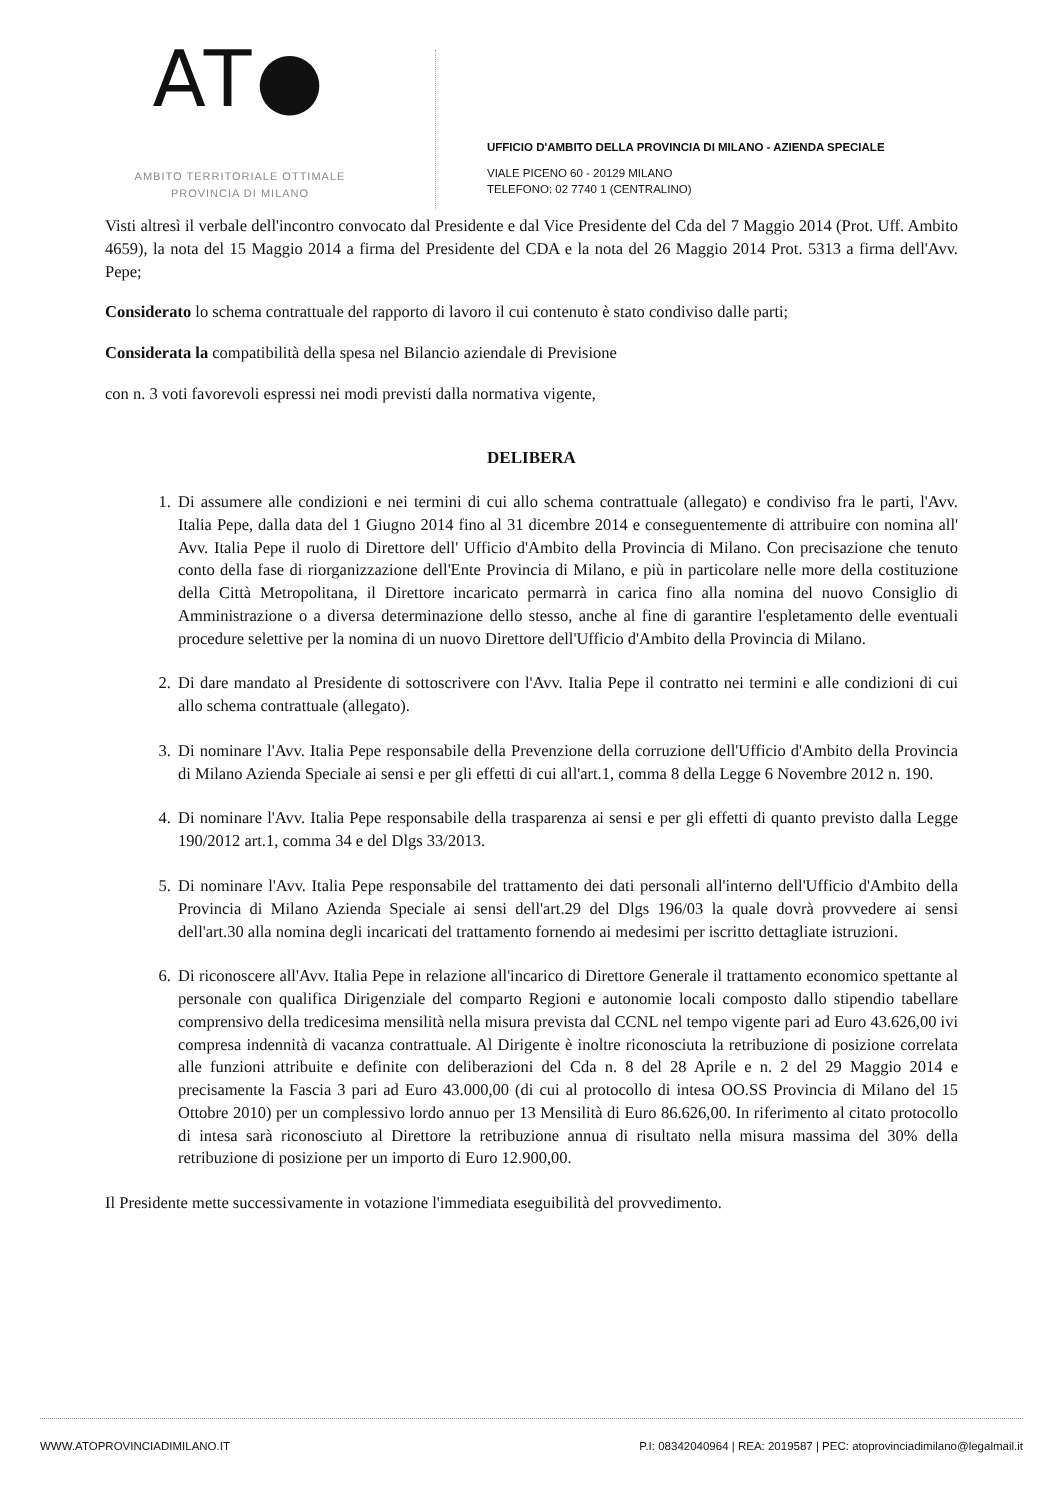AT●
AMBITO TERRITORIALE OTTIMALE
PROVINCIA DI MILANO
UFFICIO D'AMBITO DELLA PROVINCIA DI MILANO - AZIENDA SPECIALE
VIALE PICENO 60 - 20129 MILANO
TELEFONO: 02 7740 1 (CENTRALINO)
Visti altresì il verbale dell'incontro convocato dal Presidente e dal Vice Presidente del Cda del 7 Maggio 2014 (Prot. Uff. Ambito 4659), la nota del 15 Maggio 2014 a firma del Presidente del CDA e la nota del 26 Maggio 2014 Prot. 5313 a firma dell'Avv. Pepe;
Considerato lo schema contrattuale del rapporto di lavoro il cui contenuto è stato condiviso dalle parti;
Considerata la compatibilità della spesa nel Bilancio aziendale di Previsione
con n. 3 voti favorevoli espressi nei modi previsti dalla normativa vigente,
DELIBERA
1. Di assumere alle condizioni e nei termini di cui allo schema contrattuale (allegato) e condiviso fra le parti, l'Avv. Italia Pepe, dalla data del 1 Giugno 2014 fino al 31 dicembre 2014 e conseguentemente di attribuire con nomina all' Avv. Italia Pepe il ruolo di Direttore dell' Ufficio d'Ambito della Provincia di Milano. Con precisazione che tenuto conto della fase di riorganizzazione dell'Ente Provincia di Milano, e più in particolare nelle more della costituzione della Città Metropolitana, il Direttore incaricato permarrà in carica fino alla nomina del nuovo Consiglio di Amministrazione o a diversa determinazione dello stesso, anche al fine di garantire l'espletamento delle eventuali procedure selettive per la nomina di un nuovo Direttore dell'Ufficio d'Ambito della Provincia di Milano.
2. Di dare mandato al Presidente di sottoscrivere con l'Avv. Italia Pepe il contratto nei termini e alle condizioni di cui allo schema contrattuale (allegato).
3. Di nominare l'Avv. Italia Pepe responsabile della Prevenzione della corruzione dell'Ufficio d'Ambito della Provincia di Milano Azienda Speciale ai sensi e per gli effetti di cui all'art.1, comma 8 della Legge 6 Novembre 2012 n. 190.
4. Di nominare l'Avv. Italia Pepe responsabile della trasparenza ai sensi e per gli effetti di quanto previsto dalla Legge 190/2012 art.1, comma 34 e del Dlgs 33/2013.
5. Di nominare l'Avv. Italia Pepe responsabile del trattamento dei dati personali all'interno dell'Ufficio d'Ambito della Provincia di Milano Azienda Speciale ai sensi dell'art.29 del Dlgs 196/03 la quale dovrà provvedere ai sensi dell'art.30 alla nomina degli incaricati del trattamento fornendo ai medesimi per iscritto dettagliate istruzioni.
6. Di riconoscere all'Avv. Italia Pepe in relazione all'incarico di Direttore Generale il trattamento economico spettante al personale con qualifica Dirigenziale del comparto Regioni e autonomie locali composto dallo stipendio tabellare comprensivo della tredicesima mensilità nella misura prevista dal CCNL nel tempo vigente pari ad Euro 43.626,00 ivi compresa indennità di vacanza contrattuale. Al Dirigente è inoltre riconosciuta la retribuzione di posizione correlata alle funzioni attribuite e definite con deliberazioni del Cda n. 8 del 28 Aprile e n. 2 del 29 Maggio 2014 e precisamente la Fascia 3 pari ad Euro 43.000,00 (di cui al protocollo di intesa OO.SS Provincia di Milano del 15 Ottobre 2010) per un complessivo lordo annuo per 13 Mensilità di Euro 86.626,00. In riferimento al citato protocollo di intesa sarà riconosciuto al Direttore la retribuzione annua di risultato nella misura massima del 30% della retribuzione di posizione per un importo di Euro 12.900,00.
Il Presidente mette successivamente in votazione l'immediata eseguibilità del provvedimento.
WWW.ATOPROVINCIADIMILANO.IT P.I: 08342040964 | REA: 2019587 | PEC: atoprovinciadimilano@legalmail.it